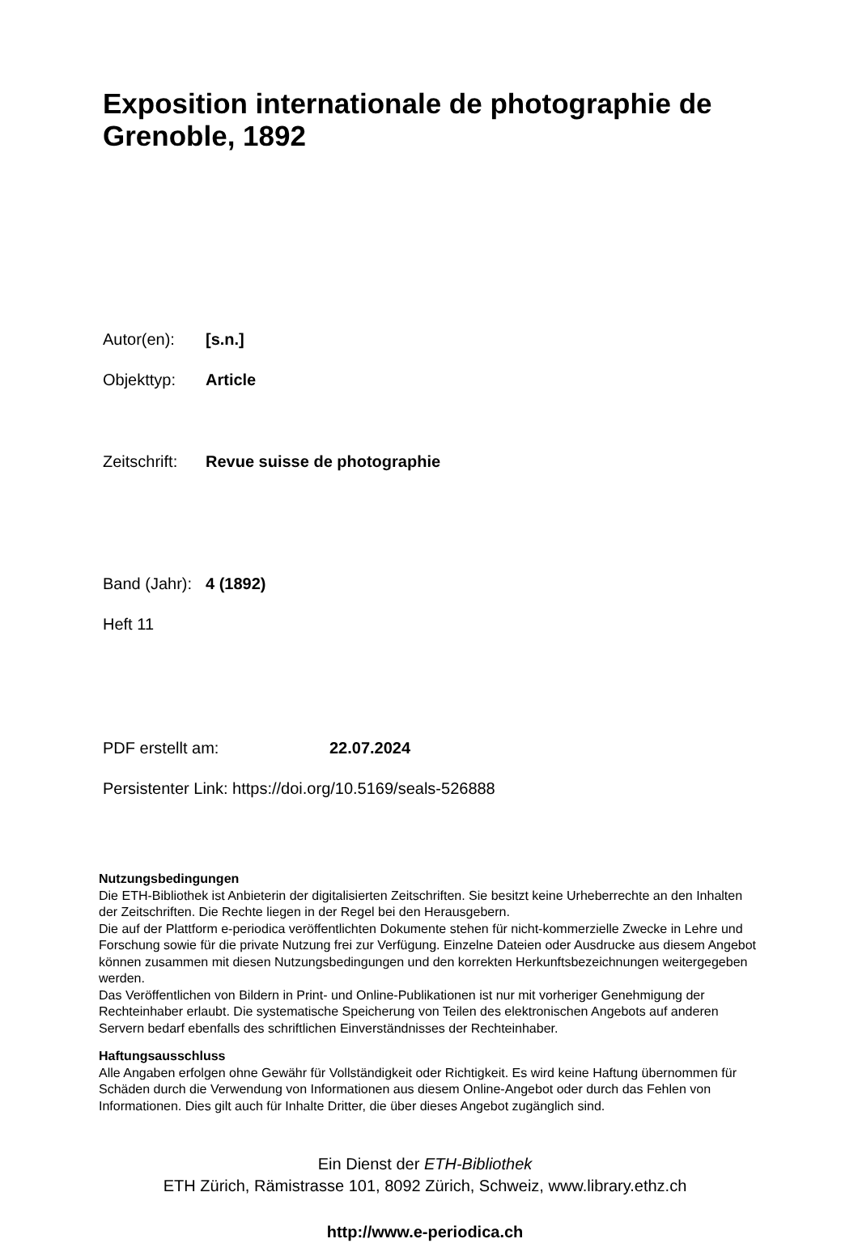Exposition internationale de photographie de Grenoble, 1892
Autor(en): [s.n.]
Objekttyp: Article
Zeitschrift: Revue suisse de photographie
Band (Jahr): 4 (1892)
Heft 11
PDF erstellt am: 22.07.2024
Persistenter Link: https://doi.org/10.5169/seals-526888
Nutzungsbedingungen
Die ETH-Bibliothek ist Anbieterin der digitalisierten Zeitschriften. Sie besitzt keine Urheberrechte an den Inhalten der Zeitschriften. Die Rechte liegen in der Regel bei den Herausgebern.
Die auf der Plattform e-periodica veröffentlichten Dokumente stehen für nicht-kommerzielle Zwecke in Lehre und Forschung sowie für die private Nutzung frei zur Verfügung. Einzelne Dateien oder Ausdrucke aus diesem Angebot können zusammen mit diesen Nutzungsbedingungen und den korrekten Herkunftsbezeichnungen weitergegeben werden.
Das Veröffentlichen von Bildern in Print- und Online-Publikationen ist nur mit vorheriger Genehmigung der Rechteinhaber erlaubt. Die systematische Speicherung von Teilen des elektronischen Angebots auf anderen Servern bedarf ebenfalls des schriftlichen Einverständnisses der Rechteinhaber.
Haftungsausschluss
Alle Angaben erfolgen ohne Gewähr für Vollständigkeit oder Richtigkeit. Es wird keine Haftung übernommen für Schäden durch die Verwendung von Informationen aus diesem Online-Angebot oder durch das Fehlen von Informationen. Dies gilt auch für Inhalte Dritter, die über dieses Angebot zugänglich sind.
Ein Dienst der ETH-Bibliothek
ETH Zürich, Rämistrasse 101, 8092 Zürich, Schweiz, www.library.ethz.ch
http://www.e-periodica.ch